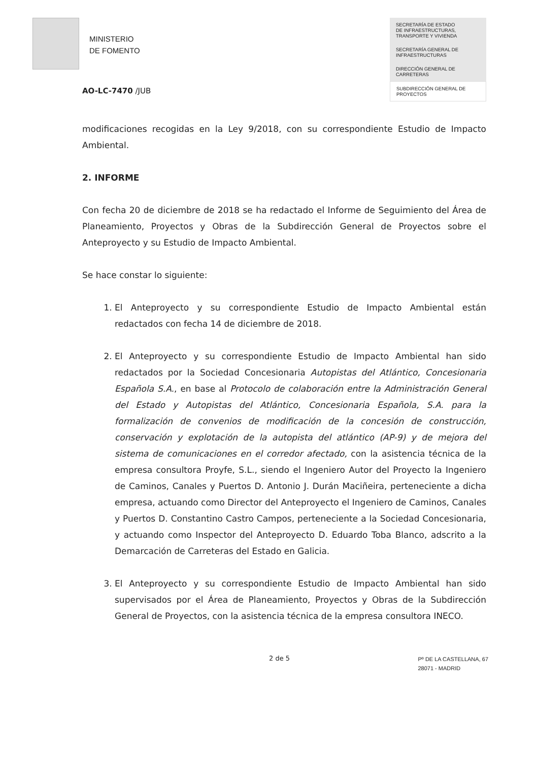MINISTERIO
DE FOMENTO
SECRETARÍA DE ESTADO
DE INFRAESTRUCTURAS,
TRANSPORTE Y VIVIENDA
SECRETARÍA GENERAL DE
INFRAESTRUCTURAS
DIRECCIÓN GENERAL DE
CARRETERAS
SUBDIRECCIÓN GENERAL DE
PROYECTOS
AO-LC-7470 /JUB
modificaciones recogidas en la Ley 9/2018, con su correspondiente Estudio de Impacto Ambiental.
2. INFORME
Con fecha 20 de diciembre de 2018 se ha redactado el Informe de Seguimiento del Área de Planeamiento, Proyectos y Obras de la Subdirección General de Proyectos sobre el Anteproyecto y su Estudio de Impacto Ambiental.
Se hace constar lo siguiente:
1. El Anteproyecto y su correspondiente Estudio de Impacto Ambiental están redactados con fecha 14 de diciembre de 2018.
2. El Anteproyecto y su correspondiente Estudio de Impacto Ambiental han sido redactados por la Sociedad Concesionaria Autopistas del Atlántico, Concesionaria Española S.A., en base al Protocolo de colaboración entre la Administración General del Estado y Autopistas del Atlántico, Concesionaria Española, S.A. para la formalización de convenios de modificación de la concesión de construcción, conservación y explotación de la autopista del atlántico (AP-9) y de mejora del sistema de comunicaciones en el corredor afectado, con la asistencia técnica de la empresa consultora Proyfe, S.L., siendo el Ingeniero Autor del Proyecto la Ingeniero de Caminos, Canales y Puertos D. Antonio J. Durán Maciñeira, perteneciente a dicha empresa, actuando como Director del Anteproyecto el Ingeniero de Caminos, Canales y Puertos D. Constantino Castro Campos, perteneciente a la Sociedad Concesionaria, y actuando como Inspector del Anteproyecto D. Eduardo Toba Blanco, adscrito a la Demarcación de Carreteras del Estado en Galicia.
3. El Anteproyecto y su correspondiente Estudio de Impacto Ambiental han sido supervisados por el Área de Planeamiento, Proyectos y Obras de la Subdirección General de Proyectos, con la asistencia técnica de la empresa consultora INECO.
2 de 5 Pº DE LA CASTELLANA, 67
28071 - MADRID